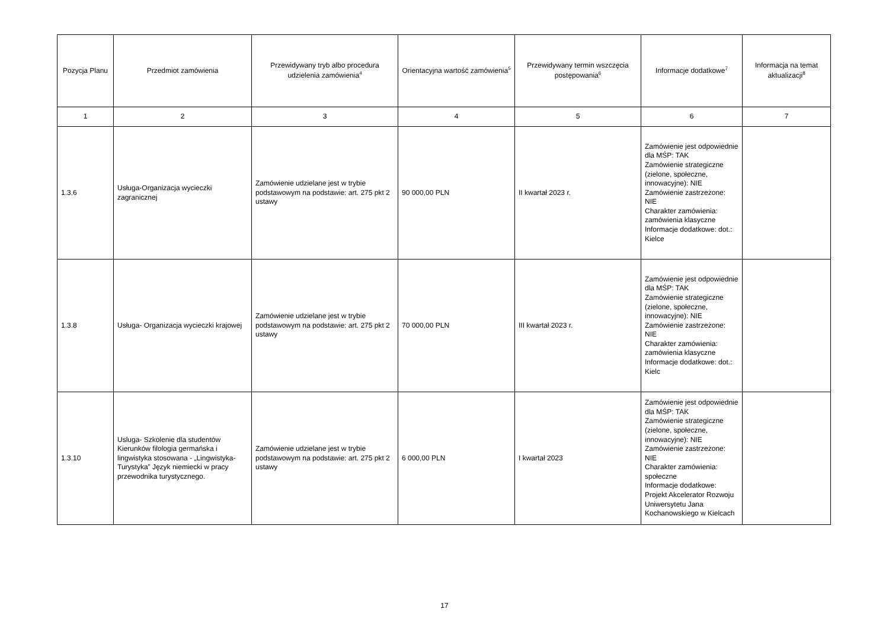| Pozycja Planu | Przedmiot zamówienia | Przewidywany tryb albo procedura udzielenia zamówienia<sup>4</sup> | Orientacyjna wartość zamówienia<sup>5</sup> | Przewidywany termin wszczęcia postępowania<sup>6</sup> | Informacje dodatkowe<sup>7</sup> | Informacja na temat aktualizacji<sup>8</sup> |
| --- | --- | --- | --- | --- | --- | --- |
| 1 | 2 | 3 | 4 | 5 | 6 | 7 |
| 1.3.6 | Usługa-Organizacja wycieczki zagranicznej | Zamówienie udzielane jest w trybie podstawowym na podstawie: art. 275 pkt 2 ustawy | 90 000,00 PLN | II kwartał 2023 r. | Zamówienie jest odpowiednie dla MŚP: TAK Zamówienie strategiczne (zielone, społeczne, innowacyjne): NIE Zamówienie zastrzeżone: NIE Charakter zamówienia: zamówienia klasyczne Informacje dodatkowe: dot.: Kielce | |
| 1.3.8 | Usługa- Organizacja wycieczki krajowej | Zamówienie udzielane jest w trybie podstawowym na podstawie: art. 275 pkt 2 ustawy | 70 000,00 PLN | III kwartał 2023 r. | Zamówienie jest odpowiednie dla MŚP: TAK Zamówienie strategiczne (zielone, społeczne, innowacyjne): NIE Zamówienie zastrzeżone: NIE Charakter zamówienia: zamówienia klasyczne Informacje dodatkowe: dot.: Kielc | |
| 1.3.10 | Usluga- Szkolenie dla studentów Kierunków filologia germańska i lingwistyka stosowana - „Lingwistyka-Turystyka” Język niemiecki w pracy przewodnika turystycznego. | Zamówienie udzielane jest w trybie podstawowym na podstawie: art. 275 pkt 2 ustawy | 6 000,00 PLN | I kwartał 2023 | Zamówienie jest odpowiednie dla MŚP: TAK Zamówienie strategiczne (zielone, społeczne, innowacyjne): NIE Zamówienie zastrzeżone: NIE Charakter zamówienia: społeczne Informacje dodatkowe: Projekt Akcelerator Rozwoju Uniwersytetu Jana Kochanowskiego w Kielcach | |
17